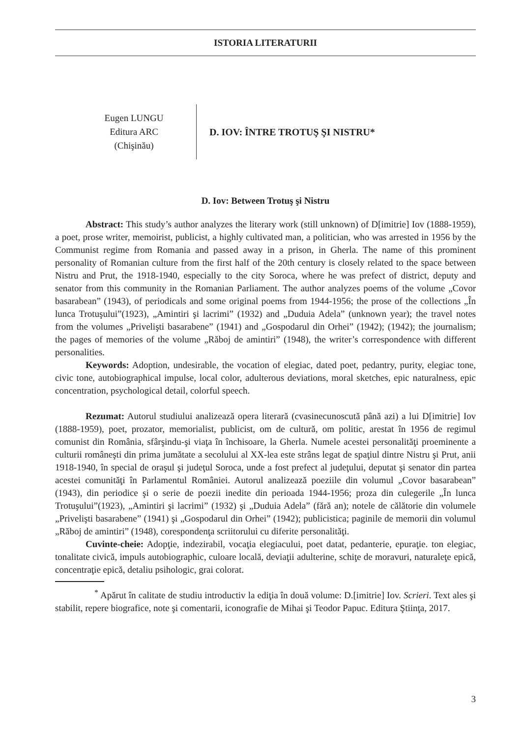ISTORIA LITERATURII
Eugen LUNGU
Editura ARC
(Chişinău)
D. IOV: ÎNTRE TROTUŞ ŞI NISTRU*
D. Iov: Between Trotuş şi Nistru
Abstract: This study’s author analyzes the literary work (still unknown) of D[imitrie] Iov (1888-1959), a poet, prose writer, memoirist, publicist, a highly cultivated man, a politician, who was arrested in 1956 by the Communist regime from Romania and passed away in a prison, in Gherla. The name of this prominent personality of Romanian culture from the first half of the 20th century is closely related to the space between Nistru and Prut, the 1918-1940, especially to the city Soroca, where he was prefect of district, deputy and senator from this community in the Romanian Parliament. The author analyzes poems of the volume „Covor basarabean” (1943), of periodicals and some original poems from 1944-1956; the prose of the collections „În lunca Trotuşului”(1923), „Amintiri şi lacrimi” (1932) and „Duduia Adela” (unknown year); the travel notes from the volumes „Privelişti basarabene” (1941) and „Gospodarul din Orhei” (1942); (1942); the journalism; the pages of memories of the volume „Răboj de amintiri” (1948), the writer’s correspondence with different personalities.
Keywords: Adoption, undesirable, the vocation of elegiac, dated poet, pedantry, purity, elegiac tone, civic tone, autobiographical impulse, local color, adulterous deviations, moral sketches, epic naturalness, epic concentration, psychological detail, colorful speech.
Rezumat: Autorul studiului analizează opera literară (cvasinecunoscută până azi) a lui D[imitrie] Iov (1888-1959), poet, prozator, memorialist, publicist, om de cultură, om politic, arestat în 1956 de regimul comunist din România, sfârşindu-şi viaţa în închisoare, la Gherla. Numele acestei personalităţi proeminente a culturii româneşti din prima jumătate a secolului al XX-lea este strâns legat de spaţiul dintre Nistru şi Prut, anii 1918-1940, în special de oraşul şi judeţul Soroca, unde a fost prefect al judeţului, deputat şi senator din partea acestei comunităţi în Parlamentul României. Autorul analizează poeziile din volumul „Covor basarabean” (1943), din periodice şi o serie de poezii inedite din perioada 1944-1956; proza din culegerile „În lunca Trotuşului”(1923), „Amintiri şi lacrimi” (1932) şi „Duduia Adela” (fără an); notele de călătorie din volumele „Privelişti basarabene” (1941) şi „Gospodarul din Orhei” (1942); publicistica; paginile de memorii din volumul „Răboj de amintiri” (1948), corespondenţa scriitorului cu diferite personalităţi.
Cuvinte-cheie: Adopţie, indezirabil, vocaţia elegiacului, poet datat, pedanterie, epuraţie. ton elegiac, tonalitate civică, impuls autobiographic, culoare locală, deviaţii adulterine, schiţe de moravuri, naturaleţe epică, concentraţie epică, detaliu psihologic, grai colorat.
<sup>*</sup> Apărut în calitate de studiu introductiv la ediţia în două volume: D.[imitrie] Iov. Scrieri. Text ales şi stabilit, repere biografice, note şi comentarii, iconografie de Mihai şi Teodor Papuc. Editura Ştiinţa, 2017.
3